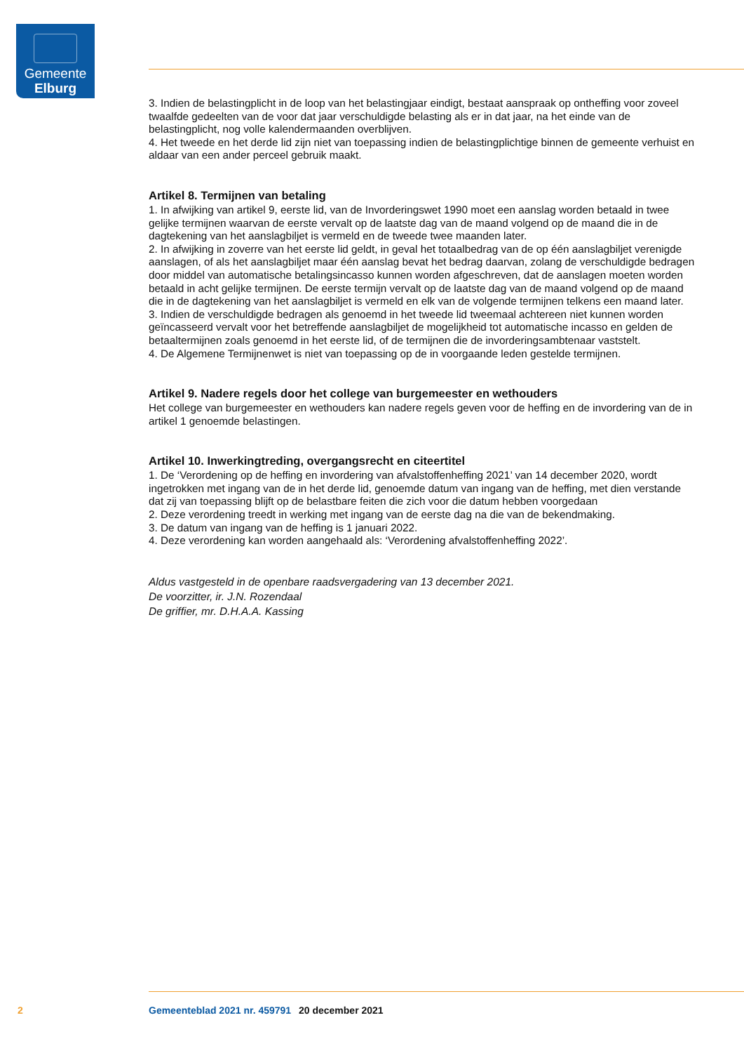Gemeente
Elburg
3. Indien de belastingplicht in de loop van het belastingjaar eindigt, bestaat aanspraak op ontheffing voor zoveel twaalfde gedeelten van de voor dat jaar verschuldigde belasting als er in dat jaar, na het einde van de belastingplicht, nog volle kalendermaanden overblijven.
4. Het tweede en het derde lid zijn niet van toepassing indien de belastingplichtige binnen de gemeente verhuist en aldaar van een ander perceel gebruik maakt.
Artikel 8. Termijnen van betaling
1. In afwijking van artikel 9, eerste lid, van de Invorderingswet 1990 moet een aanslag worden betaald in twee gelijke termijnen waarvan de eerste vervalt op de laatste dag van de maand volgend op de maand die in de dagtekening van het aanslagbiljet is vermeld en de tweede twee maanden later.
2. In afwijking in zoverre van het eerste lid geldt, in geval het totaalbedrag van de op één aanslagbiljet verenigde aanslagen, of als het aanslagbiljet maar één aanslag bevat het bedrag daarvan, zolang de verschuldigde bedragen door middel van automatische betalingsincasso kunnen worden afgeschreven, dat de aanslagen moeten worden betaald in acht gelijke termijnen. De eerste termijn vervalt op de laatste dag van de maand volgend op de maand die in de dagtekening van het aanslagbiljet is vermeld en elk van de volgende termijnen telkens een maand later.
3. Indien de verschuldigde bedragen als genoemd in het tweede lid tweemaal achtereen niet kunnen worden geïncasseerd vervalt voor het betreffende aanslagbiljet de mogelijkheid tot automatische incasso en gelden de betaaltermijnen zoals genoemd in het eerste lid, of de termijnen die de invorderingsamb­tenaar vaststelt.
4. De Algemene Termijnenwet is niet van toepassing op de in voorgaande leden gestelde termijnen.
Artikel 9. Nadere regels door het college van burgemeester en wethouders
Het college van burgemeester en wethouders kan nadere regels geven voor de heffing en de invordering van de in artikel 1 genoemde belastingen.
Artikel 10. Inwerkingtreding, overgangsrecht en citeertitel
1. De ‘Verordening op de heffing en invordering van afvalstoffenheffing 2021’ van 14 december 2020, wordt ingetrokken met ingang van de in het derde lid, genoemde datum van ingang van de heffing, met dien verstande dat zij van toepassing blijft op de belastbare feiten die zich voor die datum hebben voorgedaan
2. Deze verordening treedt in werking met ingang van de eerste dag na die van de bekendmaking.
3. De datum van ingang van de heffing is 1 januari 2022.
4. Deze verordening kan worden aangehaald als: ‘Verordening afvalstoffenheffing 2022’.
Aldus vastgesteld in de openbare raadsvergadering van 13 december 2021.
De voorzitter, ir. J.N. Rozendaal
De griffier, mr. D.H.A.A. Kassing
2 Gemeenteblad 2021 nr. 459791 20 december 2021